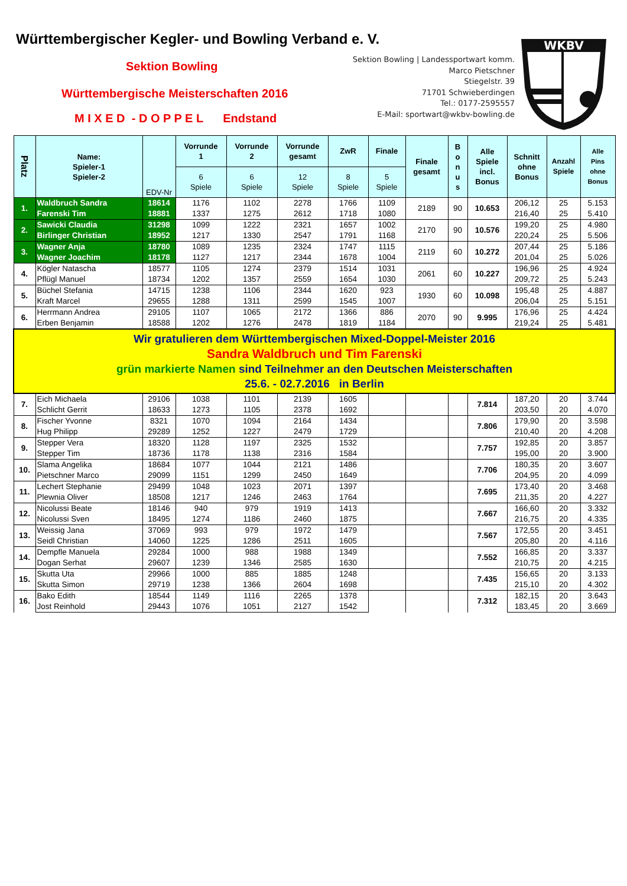Württembergischer Kegler- und Bowling Verband e. V.
Sektion Bowling
Württembergische Meisterschaften 2016
M I X E D - D O P P E L Endstand
Sektion Bowling | Landessportwart komm.
Marco Pietschner
Stiegelstr. 39
71701 Schwieberdingen
Tel.: 0177-2595557
E-Mail: sportwart@wkbv-bowling.de
WKBV
| Platz | Name: Spieler-1 Spieler-2 | EDV-Nr | Vorrunde 1 | Vorrunde 2 | Vorrunde gesamt | ZwR | Finale | Finale gesamt | B o n u s | Alle Spiele incl. Bonus | Schnitt ohne Bonus | Anzahl Spiele | Alle Pins ohne Bonus |
| --- | --- | --- | --- | --- | --- | --- | --- | --- | --- | --- | --- | --- | --- |
| | | | 6 Spiele | 6 Spiele | 12 Spiele | 8 Spiele | 5 Spiele | | | | | | |
| 1. | Waldbruch Sandra | 18614 | 1176 | 1102 | 2278 | 1766 | 1109 | 2189 | 90 | 10.653 | 206,12 | 25 | 5.153 |
| | Farenski Tim | 18881 | 1337 | 1275 | 2612 | 1718 | 1080 | | | | 216,40 | 25 | 5.410 |
| 2. | Sawicki Claudia | 31298 | 1099 | 1222 | 2321 | 1657 | 1002 | 2170 | 90 | 10.576 | 199,20 | 25 | 4.980 |
| | Birlinger Christian | 18952 | 1217 | 1330 | 2547 | 1791 | 1168 | | | | 220,24 | 25 | 5.506 |
| 3. | Wagner Anja | 18780 | 1089 | 1235 | 2324 | 1747 | 1115 | 2119 | 60 | 10.272 | 207,44 | 25 | 5.186 |
| | Wagner Joachim | 18178 | 1127 | 1217 | 2344 | 1678 | 1004 | | | | 201,04 | 25 | 5.026 |
| 4. | Kögler Natascha | 18577 | 1105 | 1274 | 2379 | 1514 | 1031 | 2061 | 60 | 10.227 | 196,96 | 25 | 4.924 |
| | Pflügl Manuel | 18734 | 1202 | 1357 | 2559 | 1654 | 1030 | | | | 209,72 | 25 | 5.243 |
| 5. | Büchel Stefania | 14715 | 1238 | 1106 | 2344 | 1620 | 923 | 1930 | 60 | 10.098 | 195,48 | 25 | 4.887 |
| | Kraft Marcel | 29655 | 1288 | 1311 | 2599 | 1545 | 1007 | | | | 206,04 | 25 | 5.151 |
| 6. | Herrmann Andrea | 29105 | 1107 | 1065 | 2172 | 1366 | 886 | 2070 | 90 | 9.995 | 176,96 | 25 | 4.424 |
| | Erben Benjamin | 18588 | 1202 | 1276 | 2478 | 1819 | 1184 | | | | 219,24 | 25 | 5.481 |
| Wir gratulieren dem Württembergischen Mixed-Doppel-Meister 2016 Sandra Waldbruch und Tim Farenski grün markierte Namen sind Teilnehmer an den Deutschen Meisterschaften 25.6. - 02.7.2016 in Berlin | | | | | | | | | | | | | |
| 7. | Eich Michaela | 29106 | 1038 | 1101 | 2139 | 1605 | | | | 7.814 | 187,20 | 20 | 3.744 |
| | Schlicht Gerrit | 18633 | 1273 | 1105 | 2378 | 1692 | | | | | 203,50 | 20 | 4.070 |
| 8. | Fischer Yvonne | 8321 | 1070 | 1094 | 2164 | 1434 | | | | 7.806 | 179,90 | 20 | 3.598 |
| | Hug Philipp | 29289 | 1252 | 1227 | 2479 | 1729 | | | | | 210,40 | 20 | 4.208 |
| 9. | Stepper Vera | 18320 | 1128 | 1197 | 2325 | 1532 | | | | 7.757 | 192,85 | 20 | 3.857 |
| | Stepper Tim | 18736 | 1178 | 1138 | 2316 | 1584 | | | | | 195,00 | 20 | 3.900 |
| 10. | Slama Angelika | 18684 | 1077 | 1044 | 2121 | 1486 | | | | 7.706 | 180,35 | 20 | 3.607 |
| | Pietschner Marco | 29099 | 1151 | 1299 | 2450 | 1649 | | | | | 204,95 | 20 | 4.099 |
| 11. | Lechert Stephanie | 29499 | 1048 | 1023 | 2071 | 1397 | | | | 7.695 | 173,40 | 20 | 3.468 |
| | Plewnia Oliver | 18508 | 1217 | 1246 | 2463 | 1764 | | | | | 211,35 | 20 | 4.227 |
| 12. | Nicolussi Beate | 18146 | 940 | 979 | 1919 | 1413 | | | | 7.667 | 166,60 | 20 | 3.332 |
| | Nicolussi Sven | 18495 | 1274 | 1186 | 2460 | 1875 | | | | | 216,75 | 20 | 4.335 |
| 13. | Weissig Jana | 37069 | 993 | 979 | 1972 | 1479 | | | | 7.567 | 172,55 | 20 | 3.451 |
| | Seidl Christian | 14060 | 1225 | 1286 | 2511 | 1605 | | | | | 205,80 | 20 | 4.116 |
| 14. | Dempfle Manuela | 29284 | 1000 | 988 | 1988 | 1349 | | | | 7.552 | 166,85 | 20 | 3.337 |
| | Dogan Serhat | 29607 | 1239 | 1346 | 2585 | 1630 | | | | | 210,75 | 20 | 4.215 |
| 15. | Skutta Uta | 29966 | 1000 | 885 | 1885 | 1248 | | | | 7.435 | 156,65 | 20 | 3.133 |
| | Skutta Simon | 29719 | 1238 | 1366 | 2604 | 1698 | | | | | 215,10 | 20 | 4.302 |
| 16. | Bako Edith | 18544 | 1149 | 1116 | 2265 | 1378 | | | | 7.312 | 182,15 | 20 | 3.643 |
| | Jost Reinhold | 29443 | 1076 | 1051 | 2127 | 1542 | | | | | 183,45 | 20 | 3.669 |